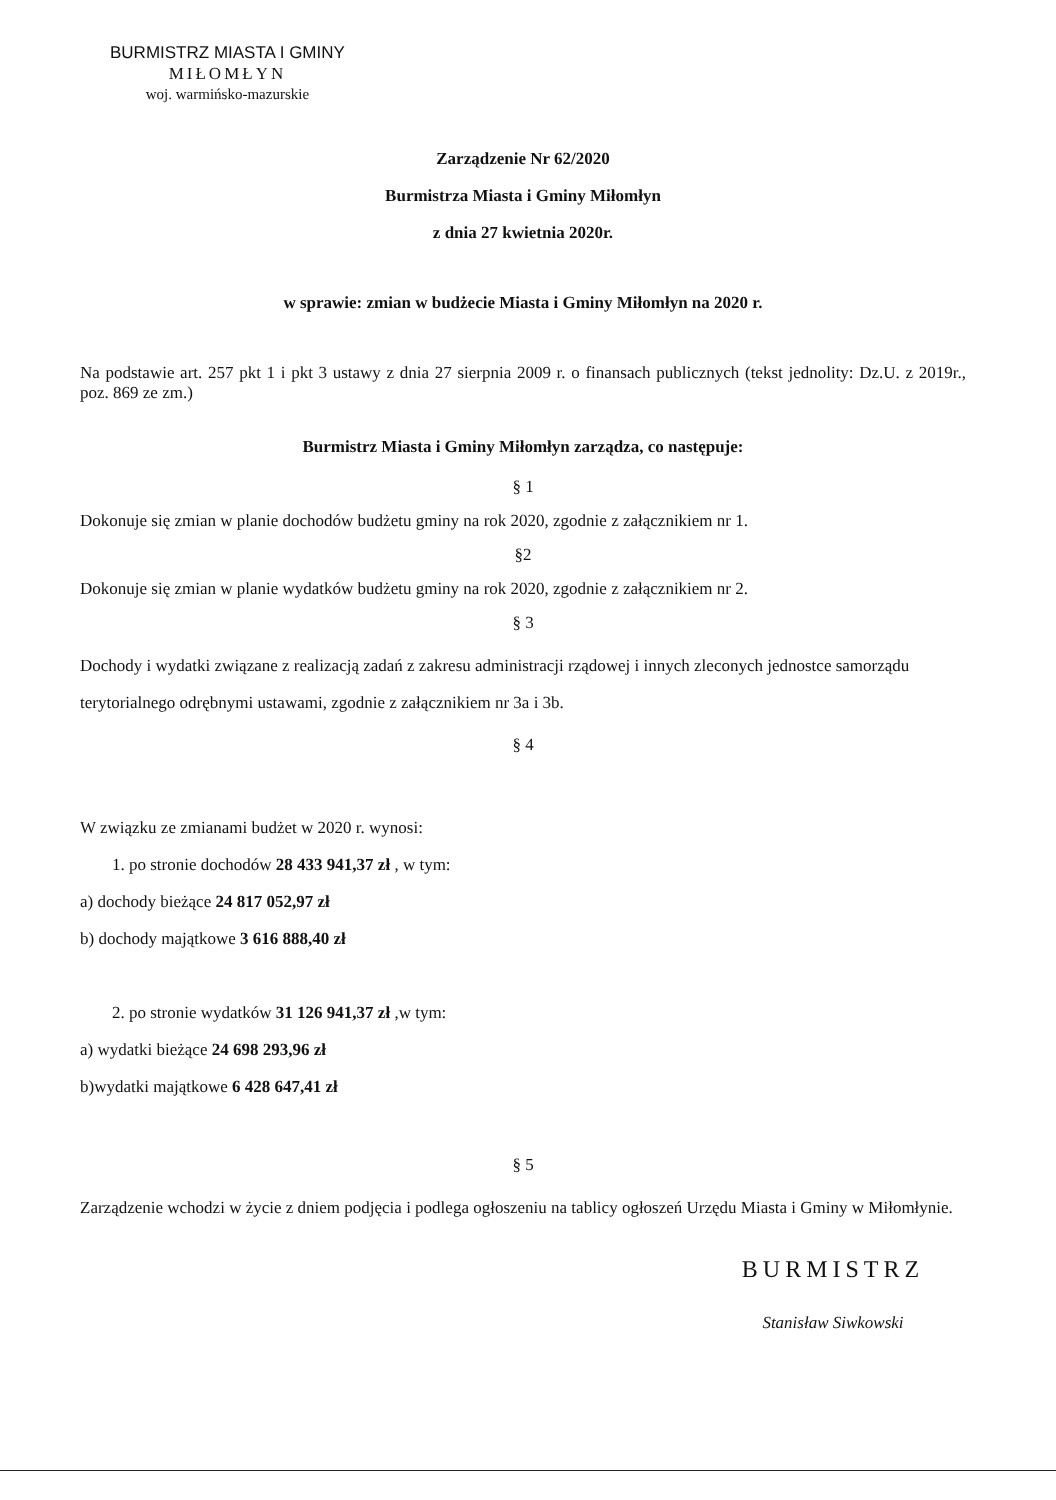BURMISTRZ MIASTA I GMINY
MIŁOMŁYN
woj. warmińsko-mazurskie
Zarządzenie Nr 62/2020
Burmistrza Miasta i Gminy Miłomłyn
z dnia 27 kwietnia 2020r.
w sprawie: zmian w budżecie Miasta i Gminy Miłomłyn na 2020 r.
Na podstawie art. 257 pkt 1 i pkt 3 ustawy z dnia 27 sierpnia 2009 r. o finansach publicznych (tekst jednolity: Dz.U. z 2019r., poz. 869 ze zm.)
Burmistrz Miasta i Gminy Miłomłyn zarządza, co następuje:
§ 1
Dokonuje się zmian w planie dochodów budżetu gminy na rok 2020, zgodnie z załącznikiem nr 1.
§2
Dokonuje się zmian w planie wydatków budżetu gminy na rok 2020, zgodnie z załącznikiem nr 2.
§ 3
Dochody i wydatki związane z realizacją zadań z zakresu administracji rządowej i innych zleconych jednostce samorządu terytorialnego odrębnymi ustawami, zgodnie z załącznikiem nr 3a i 3b.
§ 4
W związku ze zmianami budżet w 2020 r. wynosi:
1. po stronie dochodów 28 433 941,37 zł , w tym:
a) dochody bieżące 24 817 052,97 zł
b) dochody majątkowe 3 616 888,40 zł
2. po stronie wydatków 31 126 941,37 zł ,w tym:
a) wydatki bieżące 24 698 293,96 zł
b)wydatki majątkowe 6 428 647,41 zł
§ 5
Zarządzenie wchodzi w życie z dniem podjęcia i podlega ogłoszeniu na tablicy ogłoszeń Urzędu Miasta i Gminy w Miłomłynie.
BURMISTRZ
Stanisław Siwkowski